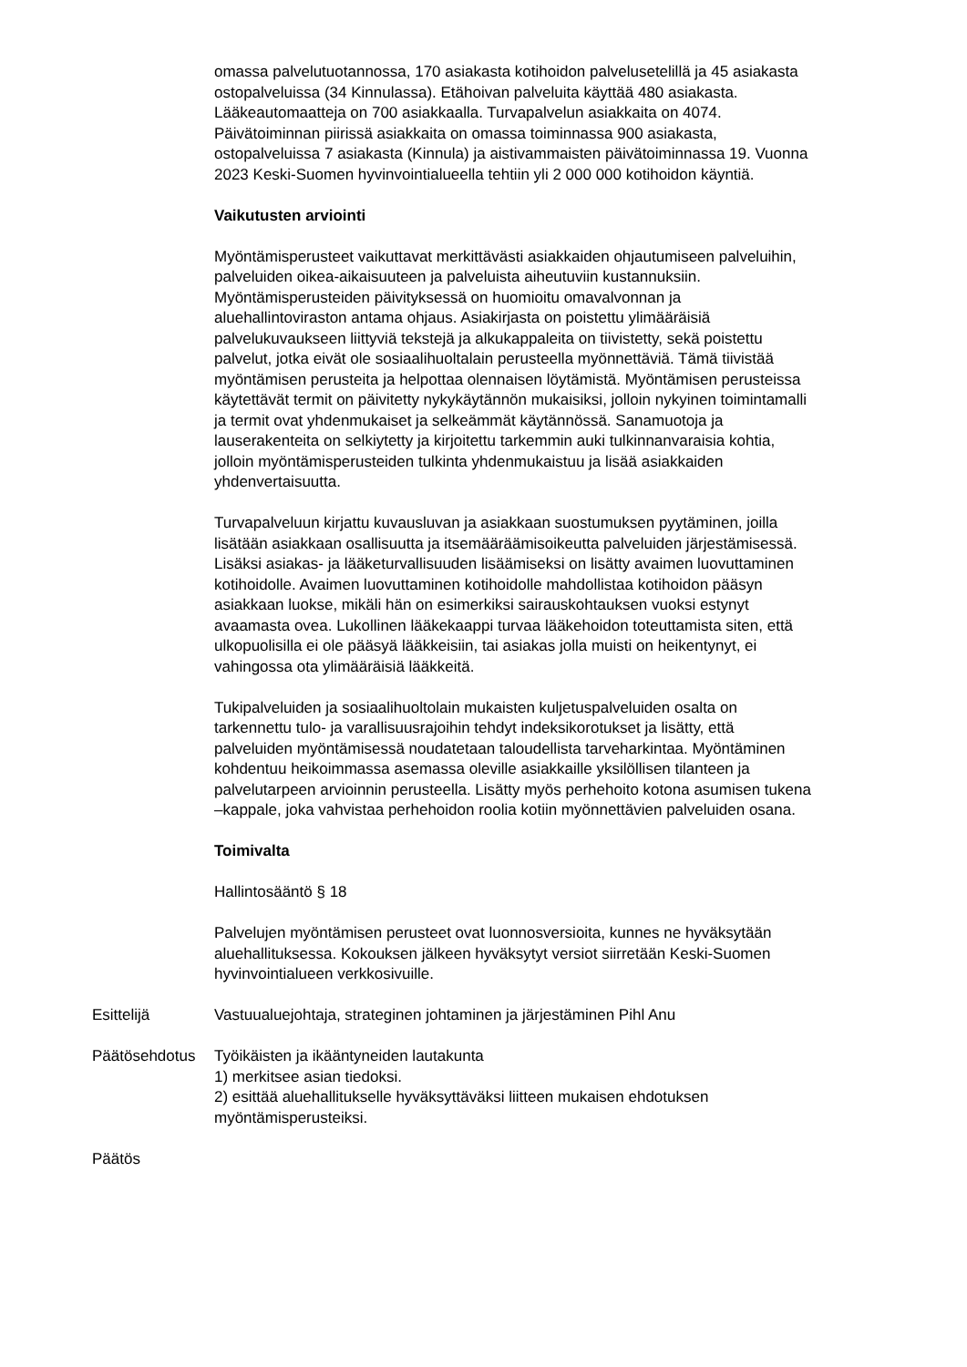omassa palvelutuotannossa, 170 asiakasta kotihoidon palvelusetelillä ja 45 asiakasta ostopalveluissa (34 Kinnulassa). Etähoivan palveluita käyttää 480 asiakasta. Lääkeautomaatteja on 700 asiakkaalla. Turvapalvelun asiakkaita on 4074. Päivätoiminnan piirissä asiakkaita on omassa toiminnassa 900 asiakasta, ostopalveluissa 7 asiakasta (Kinnula) ja aistivammaisten päivätoiminnassa 19. Vuonna 2023 Keski-Suomen hyvinvointialueella tehtiin yli 2 000 000 kotihoidon käyntiä.
Vaikutusten arviointi
Myöntämisperusteet vaikuttavat merkittävästi asiakkaiden ohjautumiseen palveluihin, palveluiden oikea-aikaisuuteen ja palveluista aiheutuviin kustannuksiin. Myöntämisperusteiden päivityksessä on huomioitu omavalvonnan ja aluehallintoviraston antama ohjaus. Asiakirjasta on poistettu ylimääräisiä palvelukuvaukseen liittyviä tekstejä ja alkukappaleita on tiivistetty, sekä poistettu palvelut, jotka eivät ole sosiaalihuoltalain perusteella myönnettäviä. Tämä tiivistää myöntämisen perusteita ja helpottaa olennaisen löytämistä. Myöntämisen perusteissa käytettävät termit on päivitetty nykykäytännön mukaisiksi, jolloin nykyinen toimintamalli ja termit ovat yhdenmukaiset ja selkeämmät käytännössä. Sanamuotoja ja lauserakenteita on selkiytetty ja kirjoitettu tarkemmin auki tulkinnanvaraisia kohtia, jolloin myöntämisperusteiden tulkinta yhdenmukaistuu ja lisää asiakkaiden yhdenvertaisuutta.
Turvapalveluun kirjattu kuvausluvan ja asiakkaan suostumuksen pyytäminen, joilla lisätään asiakkaan osallisuutta ja itsemääräämisoikeutta palveluiden järjestämisessä. Lisäksi asiakas- ja lääketurvallisuuden lisäämiseksi on lisätty avaimen luovuttaminen kotihoidolle. Avaimen luovuttaminen kotihoidolle mahdollistaa kotihoidon pääsyn asiakkaan luokse, mikäli hän on esimerkiksi sairauskohtauksen vuoksi estynyt avaamasta ovea. Lukollinen lääkekaappi turvaa lääkehoidon toteuttamista siten, että ulkopuolisilla ei ole pääsyä lääkkeisiin, tai asiakas jolla muisti on heikentynyt, ei vahingossa ota ylimääräisiä lääkkeitä.
Tukipalveluiden ja sosiaalihuoltolain mukaisten kuljetuspalveluiden osalta on tarkennettu tulo- ja varallisuusrajoihin tehdyt indeksikorotukset ja lisätty, että palveluiden myöntämisessä noudatetaan taloudellista tarveharkintaa. Myöntäminen kohdentuu heikoimmassa asemassa oleville asiakkaille yksilöllisen tilanteen ja palvelutarpeen arvioinnin perusteella. Lisätty myös perhehoito kotona asumisen tukena –kappale, joka vahvistaa perhehoidon roolia kotiin myönnettävien palveluiden osana.
Toimivalta
Hallintosääntö § 18
Palvelujen myöntämisen perusteet ovat luonnosversioita, kunnes ne hyväksytään aluehallituksessa. Kokouksen jälkeen hyväksytyt versiot siirretään Keski-Suomen hyvinvointialueen verkkosivuille.
Esittelijä Vastuualuejohtaja, strateginen johtaminen ja järjestäminen Pihl Anu
Päätösehdotus Työikäisten ja ikääntyneiden lautakunta
1) merkitsee asian tiedoksi.
2) esittää aluehallitukselle hyväksyttäväksi liitteen mukaisen ehdotuksen myöntämisperusteiksi.
Päätös